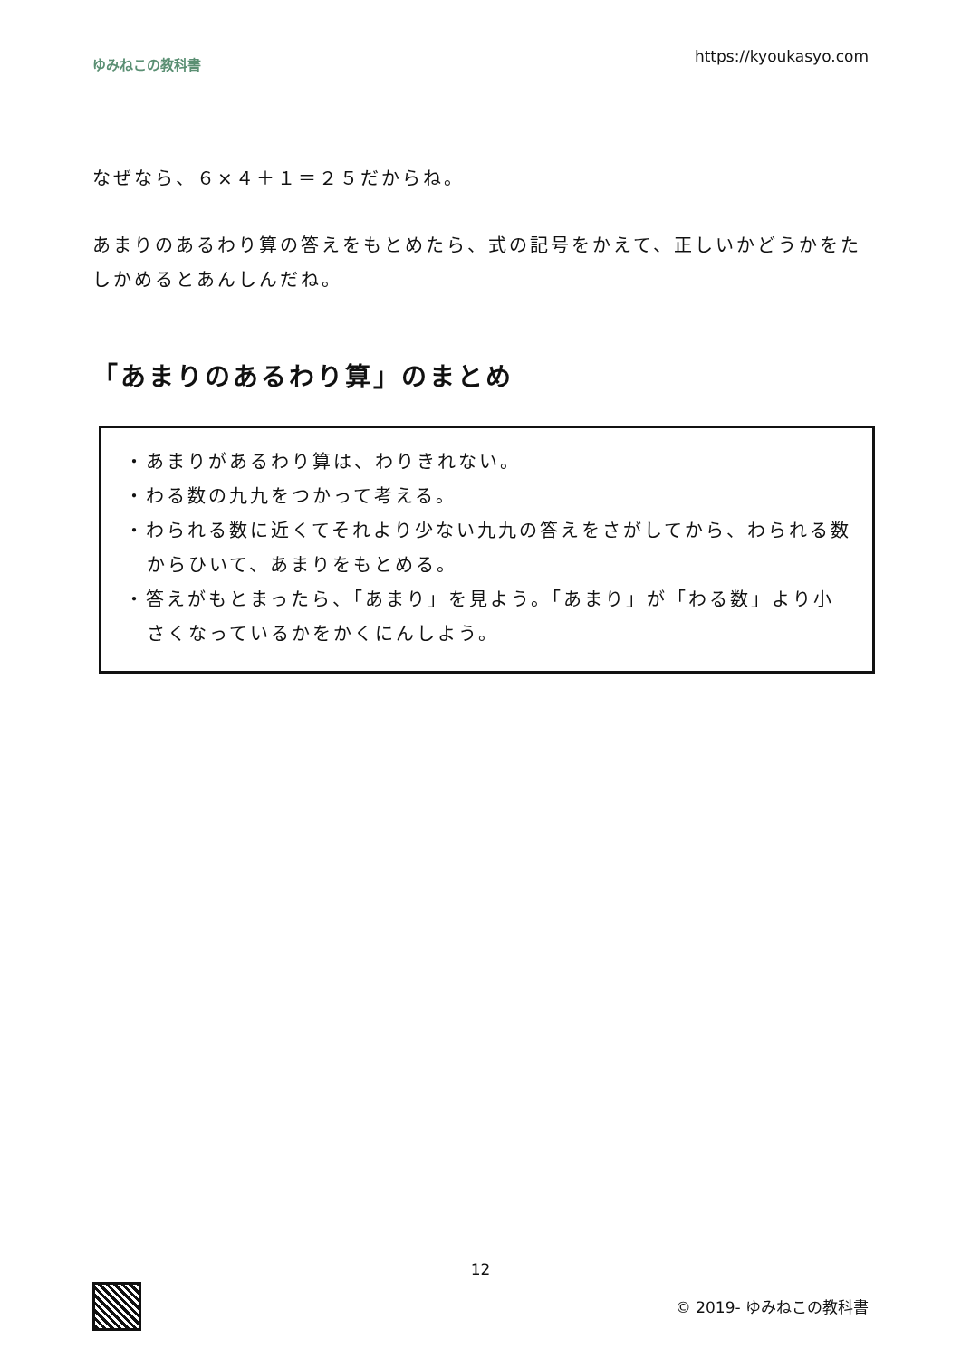ゆみねこの教科書 https://kyoukasyo.com
なぜなら、６×４＋１＝２５だからね。
あまりのあるわり算の答えをもとめたら、式の記号をかえて、正しいかどうかをたしかめるとあんしんだね。
「あまりのあるわり算」のまとめ
・あまりがあるわり算は、わりきれない。
・わる数の九九をつかって考える。
・わられる数に近くてそれより少ない九九の答えをさがしてから、わられる数からひいて、あまりをもとめる。
・答えがもとまったら、「あまり」を見よう。「あまり」が「わる数」より小さくなっているかをかくにんしよう。
12
© 2019- ゆみねこの教科書